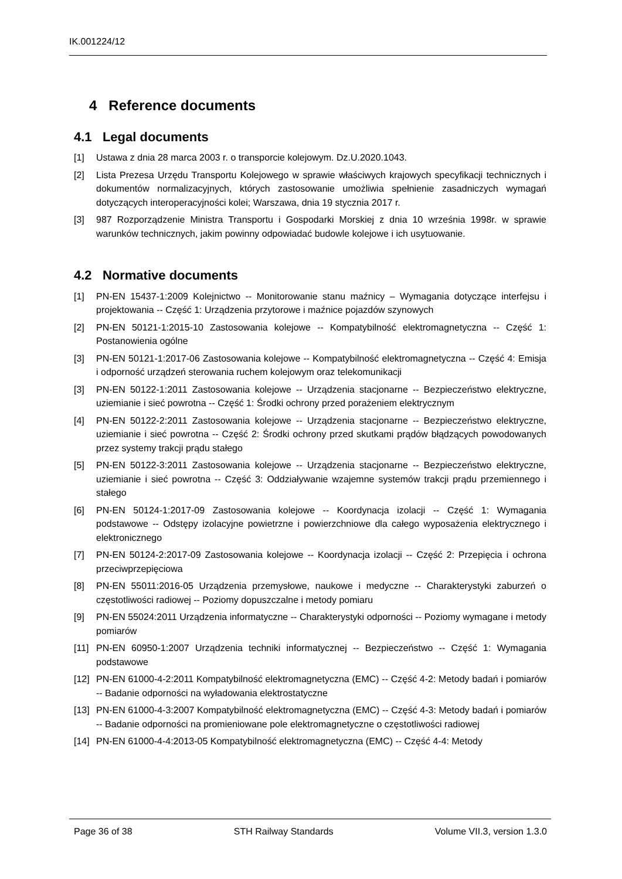IK.001224/12
4 Reference documents
4.1 Legal documents
[1] Ustawa z dnia 28 marca 2003 r. o transporcie kolejowym. Dz.U.2020.1043.
[2] Lista Prezesa Urzędu Transportu Kolejowego w sprawie właściwych krajowych specyfikacji technicznych i dokumentów normalizacyjnych, których zastosowanie umożliwia spełnienie zasadniczych wymagań dotyczących interoperacyjności kolei; Warszawa, dnia 19 stycznia 2017 r.
[3] 987 Rozporządzenie Ministra Transportu i Gospodarki Morskiej z dnia 10 września 1998r. w sprawie warunków technicznych, jakim powinny odpowiadać budowle kolejowe i ich usytuowanie.
4.2 Normative documents
[1] PN-EN 15437-1:2009 Kolejnictwo -- Monitorowanie stanu maźnicy – Wymagania dotyczące interfejsu i projektowania -- Część 1: Urządzenia przytorowe i maźnice pojazdów szynowych
[2] PN-EN 50121-1:2015-10 Zastosowania kolejowe -- Kompatybilność elektromagnetyczna -- Część 1: Postanowienia ogólne
[3] PN-EN 50121-1:2017-06 Zastosowania kolejowe -- Kompatybilność elektromagnetyczna -- Część 4: Emisja i odporność urządzeń sterowania ruchem kolejowym oraz telekomunikacji
[3] PN-EN 50122-1:2011 Zastosowania kolejowe -- Urządzenia stacjonarne -- Bezpieczeństwo elektryczne, uziemianie i sieć powrotna -- Część 1: Środki ochrony przed porażeniem elektrycznym
[4] PN-EN 50122-2:2011 Zastosowania kolejowe -- Urządzenia stacjonarne -- Bezpieczeństwo elektryczne, uziemianie i sieć powrotna -- Część 2: Środki ochrony przed skutkami prądów błądzących powodowanych przez systemy trakcji prądu stałego
[5] PN-EN 50122-3:2011 Zastosowania kolejowe -- Urządzenia stacjonarne -- Bezpieczeństwo elektryczne, uziemianie i sieć powrotna -- Część 3: Oddziaływanie wzajemne systemów trakcji prądu przemiennego i stałego
[6] PN-EN 50124-1:2017-09 Zastosowania kolejowe -- Koordynacja izolacji -- Część 1: Wymagania podstawowe -- Odstępy izolacyjne powietrzne i powierzchniowe dla całego wyposażenia elektrycznego i elektronicznego
[7] PN-EN 50124-2:2017-09 Zastosowania kolejowe -- Koordynacja izolacji -- Część 2: Przepięcia i ochrona przeciwprzepięciowa
[8] PN-EN 55011:2016-05 Urządzenia przemysłowe, naukowe i medyczne -- Charakterystyki zaburzeń o częstotliwości radiowej -- Poziomy dopuszczalne i metody pomiaru
[9] PN-EN 55024:2011 Urządzenia informatyczne -- Charakterystyki odporności -- Poziomy wymagane i metody pomiarów
[11] PN-EN 60950-1:2007 Urządzenia techniki informatycznej -- Bezpieczeństwo -- Część 1: Wymagania podstawowe
[12] PN-EN 61000-4-2:2011 Kompatybilność elektromagnetyczna (EMC) -- Część 4-2: Metody badań i pomiarów -- Badanie odporności na wyładowania elektrostatyczne
[13] PN-EN 61000-4-3:2007 Kompatybilność elektromagnetyczna (EMC) -- Część 4-3: Metody badań i pomiarów -- Badanie odporności na promieniowane pole elektromagnetyczne o częstotliwości radiowej
[14] PN-EN 61000-4-4:2013-05 Kompatybilność elektromagnetyczna (EMC) -- Część 4-4: Metody
Page 36 of 38 STH Railway Standards Volume VII.3, version 1.3.0